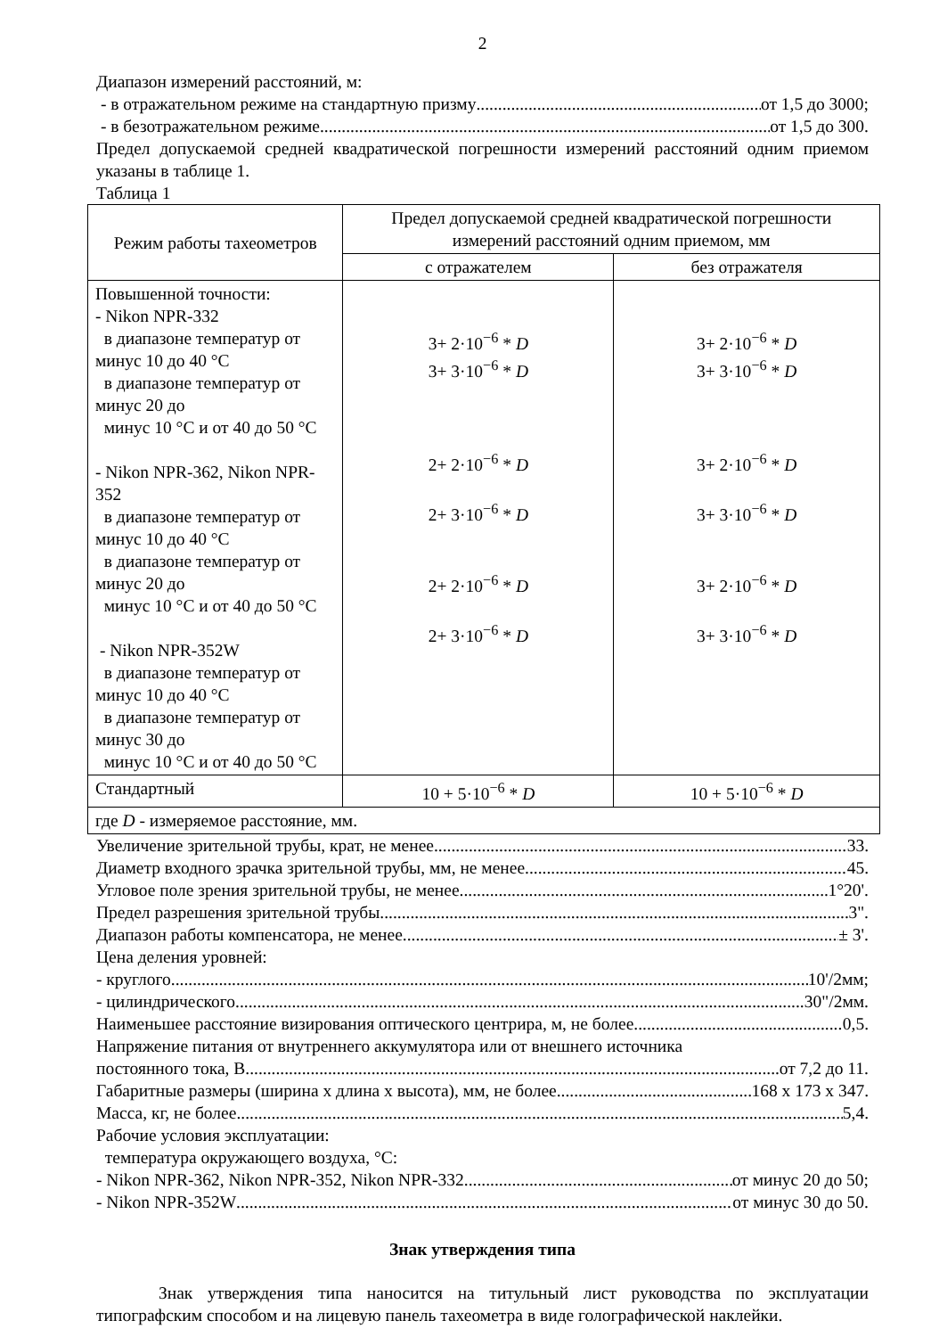2
Диапазон измерений расстояний, м:
- в отражательном режиме на стандартную призму от 1,5 до 3000;
- в безотражательном режиме от 1,5 до 300.
Предел допускаемой средней квадратической погрешности измерений расстояний одним приемом указаны в таблице 1.
Таблица 1
| Режим работы тахеометров | Предел допускаемой средней квадратической погрешности измерений расстояний одним приемом, мм | |
| --- | --- | --- |
| | с отражателем | без отражателя |
| Повышенной точности: - Nikon NPR-332 в диапазоне температур от минус 10 до 40 °С в диапазоне температур от минус 20 до минус 10 °С и от 40 до 50 °С - Nikon NPR-362, Nikon NPR-352 в диапазоне температур от минус 10 до 40 °С в диапазоне температур от минус 20 до минус 10 °С и от 40 до 50 °С - Nikon NPR-352W в диапазоне температур от минус 10 до 40 °С в диапазоне температур от минус 30 до минус 10 °С и от 40 до 50 °С | 3+ 2·10<sup>−6</sup> * D 3+ 3·10<sup>−6</sup> * D 2+ 2·10<sup>−6</sup> * D 2+ 3·10<sup>−6</sup> * D 2+ 2·10<sup>−6</sup> * D 2+ 3·10<sup>−6</sup> * D | 3+ 2·10<sup>−6</sup> * D 3+ 3·10<sup>−6</sup> * D 3+ 2·10<sup>−6</sup> * D 3+ 3·10<sup>−6</sup> * D 3+ 2·10<sup>−6</sup> * D 3+ 3·10<sup>−6</sup> * D |
| Стандартный | 10 + 5·10<sup>−6</sup> * D | 10 + 5·10<sup>−6</sup> * D |
| где D - измеряемое расстояние, мм. | | |
Увеличение зрительной трубы, крат, не менее 33.
Диаметр входного зрачка зрительной трубы, мм, не менее 45.
Угловое поле зрения зрительной трубы, не менее 1°20'.
Предел разрешения зрительной трубы 3".
Диапазон работы компенсатора, не менее ± 3'.
Цена деления уровней:
- круглого 10'/2мм;
- цилиндрического 30"/2мм.
Наименьшее расстояние визирования оптического центрира, м, не более 0,5.
Напряжение питания от внутреннего аккумулятора или от внешнего источника
постоянного тока, В от 7,2 до 11.
Габаритные размеры (ширина х длина х высота), мм, не более 168 х 173 х 347.
Масса, кг, не более 5,4.
Рабочие условия эксплуатации:
температура окружающего воздуха, °С:
- Nikon NPR-362, Nikon NPR-352, Nikon NPR-332 от минус 20 до 50;
- Nikon NPR-352W от минус 30 до 50.
Знак утверждения типа
Знак утверждения типа наносится на титульный лист руководства по эксплуатации типографским способом и на лицевую панель тахеометра в виде голографической наклейки.